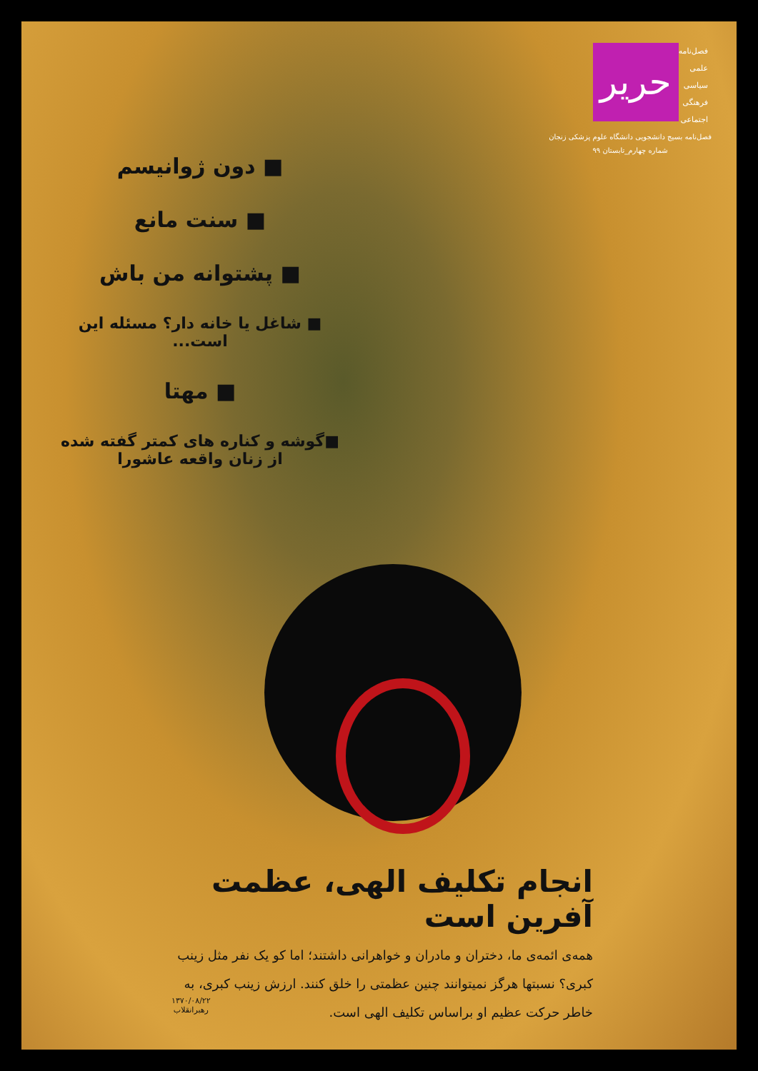فصل‌نامه
علمی
سیاسی
فرهنگی
اجتماعی
حریر
فصل‌نامه بسیج دانشجویی دانشگاه علوم پزشکی زنجان
شماره چهارم_تابستان ۹۹
■ دون ژوانیسم
■ سنت مانع
■ پشتوانه من باش
■ شاغل یا خانه دار؟ مسئله این است...
■ مهتا
■گوشه و کناره های کمتر گفته شده از زنان واقعه عاشورا
انجام تکلیف الهی، عظمت آفرین است
همه‌ی ائمه‌ی ما، دختران و مادران و خواهرانی داشتند؛ اما کو یک نفر مثل زینب کبری؟ نسبتها هرگز نمیتوانند چنین عظمتی را خلق کنند. ارزش زینب کبری، به خاطر حرکت عظیم او براساس تکلیف الهی است.
۱۳۷۰/۰۸/۲۲
رهبرانقلاب